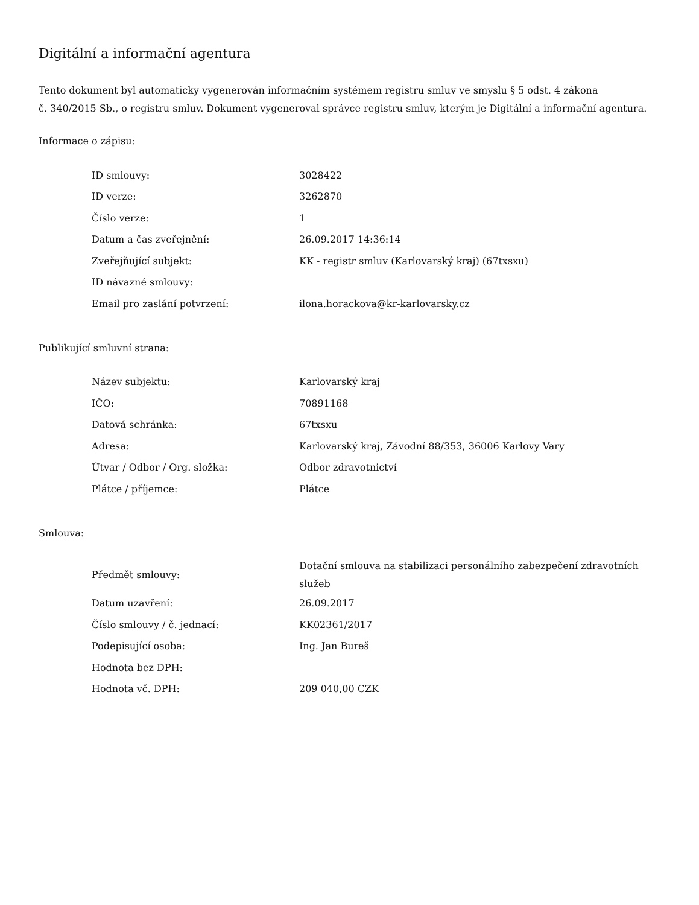Digitální a informační agentura
Tento dokument byl automaticky vygenerován informačním systémem registru smluv ve smyslu § 5 odst. 4 zákona
č. 340/2015 Sb., o registru smluv. Dokument vygeneroval správce registru smluv, kterým je Digitální a informační agentura.
Informace o zápisu:
| ID smlouvy: | 3028422 |
| ID verze: | 3262870 |
| Číslo verze: | 1 |
| Datum a čas zveřejnění: | 26.09.2017 14:36:14 |
| Zveřejňující subjekt: | KK - registr smluv (Karlovarský kraj) (67txsxu) |
| ID návazné smlouvy: | |
| Email pro zaslání potvrzení: | ilona.horackova@kr-karlovarsky.cz |
Publikující smluvní strana:
| Název subjektu: | Karlovarský kraj |
| IČO: | 70891168 |
| Datová schránka: | 67txsxu |
| Adresa: | Karlovarský kraj, Závodní 88/353, 36006 Karlovy Vary |
| Útvar / Odbor / Org. složka: | Odbor zdravotnictví |
| Plátce / příjemce: | Plátce |
Smlouva:
| Předmět smlouvy: | Dotační smlouva na stabilizaci personálního zabezpečení zdravotních služeb |
| Datum uzavření: | 26.09.2017 |
| Číslo smlouvy / č. jednací: | KK02361/2017 |
| Podepisující osoba: | Ing. Jan Bureš |
| Hodnota bez DPH: | |
| Hodnota vč. DPH: | 209 040,00 CZK |